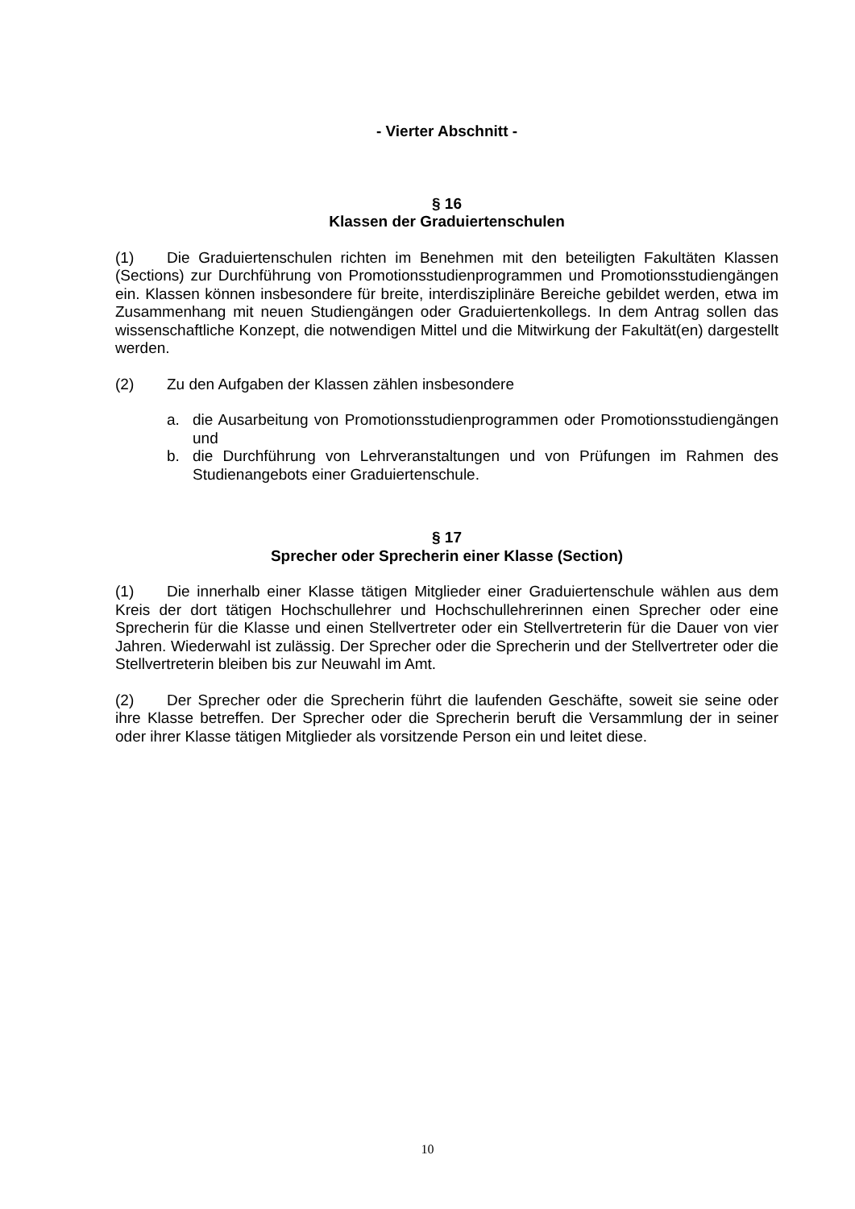- Vierter Abschnitt -
§ 16
Klassen der Graduiertenschulen
(1) Die Graduiertenschulen richten im Benehmen mit den beteiligten Fakultäten Klassen (Sections) zur Durchführung von Promotionsstudienprogrammen und Promotionsstudiengängen ein. Klassen können insbesondere für breite, interdisziplinäre Bereiche gebildet werden, etwa im Zusammenhang mit neuen Studiengängen oder Graduiertenkollegs. In dem Antrag sollen das wissenschaftliche Konzept, die notwendigen Mittel und die Mitwirkung der Fakultät(en) dargestellt werden.
(2) Zu den Aufgaben der Klassen zählen insbesondere
a. die Ausarbeitung von Promotionsstudienprogrammen oder Promotionsstudiengängen und
b. die Durchführung von Lehrveranstaltungen und von Prüfungen im Rahmen des Studienangebots einer Graduiertenschule.
§ 17
Sprecher oder Sprecherin einer Klasse (Section)
(1) Die innerhalb einer Klasse tätigen Mitglieder einer Graduiertenschule wählen aus dem Kreis der dort tätigen Hochschullehrer und Hochschullehrerinnen einen Sprecher oder eine Sprecherin für die Klasse und einen Stellvertreter oder ein Stellvertreterin für die Dauer von vier Jahren. Wiederwahl ist zulässig. Der Sprecher oder die Sprecherin und der Stellvertreter oder die Stellvertreterin bleiben bis zur Neuwahl im Amt.
(2) Der Sprecher oder die Sprecherin führt die laufenden Geschäfte, soweit sie seine oder ihre Klasse betreffen. Der Sprecher oder die Sprecherin beruft die Versammlung der in seiner oder ihrer Klasse tätigen Mitglieder als vorsitzende Person ein und leitet diese.
10